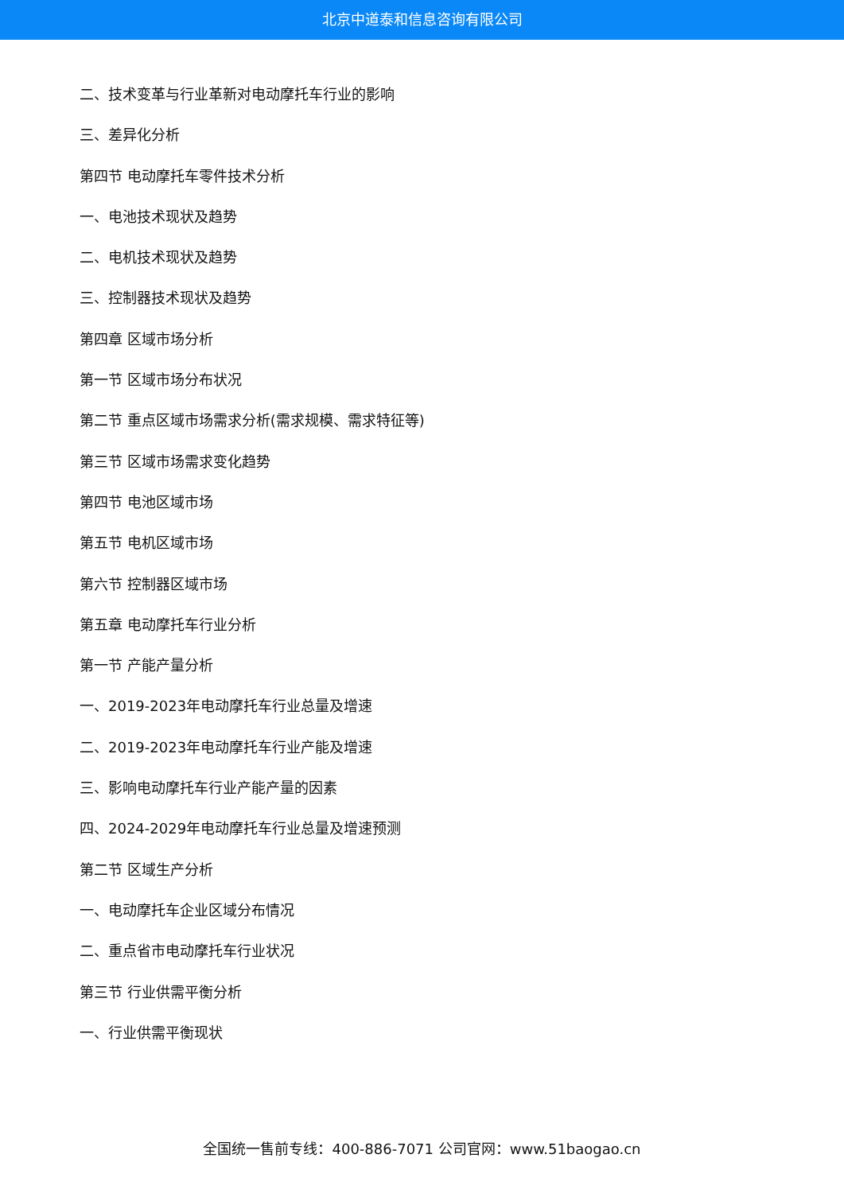北京中道泰和信息咨询有限公司
二、技术变革与行业革新对电动摩托车行业的影响
三、差异化分析
第四节 电动摩托车零件技术分析
一、电池技术现状及趋势
二、电机技术现状及趋势
三、控制器技术现状及趋势
第四章 区域市场分析
第一节 区域市场分布状况
第二节 重点区域市场需求分析(需求规模、需求特征等)
第三节 区域市场需求变化趋势
第四节 电池区域市场
第五节 电机区域市场
第六节 控制器区域市场
第五章 电动摩托车行业分析
第一节 产能产量分析
一、2019-2023年电动摩托车行业总量及增速
二、2019-2023年电动摩托车行业产能及增速
三、影响电动摩托车行业产能产量的因素
四、2024-2029年电动摩托车行业总量及增速预测
第二节 区域生产分析
一、电动摩托车企业区域分布情况
二、重点省市电动摩托车行业状况
第三节 行业供需平衡分析
一、行业供需平衡现状
全国统一售前专线：400-886-7071 公司官网：www.51baogao.cn